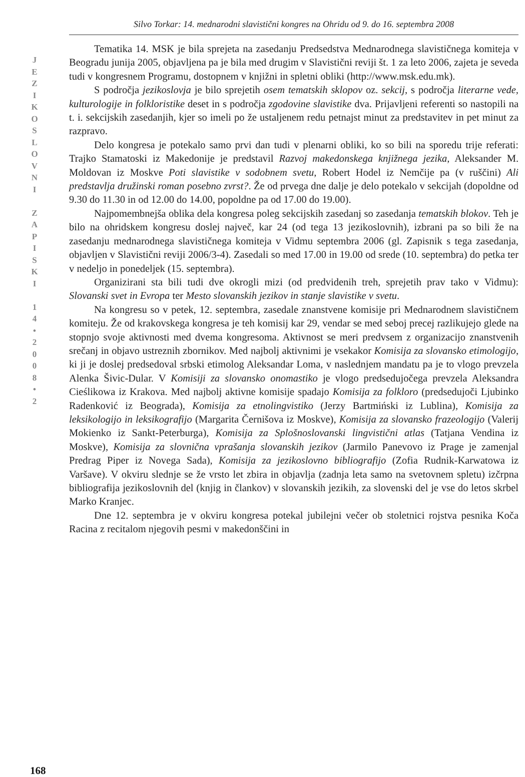J
E
Z
I
K
O
S
L
O
V
N
I
Z
A
P
I
S
K
I
1
4
•
2
0
0
8
•
2
168
Silvo Torkar: 14. mednarodni slavistični kongres na Ohridu od 9. do 16. septembra 2008
Tematika 14. MSK je bila sprejeta na zasedanju Predsedstva Mednarodnega slavističnega komiteja v Beogradu junija 2005, objavljena pa je bila med drugim v Slavistični reviji št. 1 za leto 2006, zajeta je seveda tudi v kongresnem Programu, dostopnem v knjižni in spletni obliki (http://www.msk.edu.mk).
S področja jezikoslovja je bilo sprejetih osem tematskih sklopov oz. sekcij, s področja literarne vede, kulturologije in folkloristike deset in s področja zgodovine slavistike dva. Prijavljeni referenti so nastopili na t. i. sekcijskih zasedanjih, kjer so imeli po že ustaljenem redu petnajst minut za predstavitev in pet minut za razpravo.
Delo kongresa je potekalo samo prvi dan tudi v plenarni obliki, ko so bili na sporedu trije referati: Trajko Stamatoski iz Makedonije je predstavil Razvoj makedonskega knjižnega jezika, Aleksander M. Moldovan iz Moskve Poti slavistike v sodobnem svetu, Robert Hodel iz Nemčije pa (v ruščini) Ali predstavlja družinski roman posebno zvrst?. Že od prvega dne dalje je delo potekalo v sekcijah (dopoldne od 9.30 do 11.30 in od 12.00 do 14.00, popoldne pa od 17.00 do 19.00).
Najpomembnejša oblika dela kongresa poleg sekcijskih zasedanj so zasedanja tematskih blokov. Teh je bilo na ohridskem kongresu doslej največ, kar 24 (od tega 13 jezikoslovnih), izbrani pa so bili že na zasedanju mednarodnega slavističnega komiteja v Vidmu septembra 2006 (gl. Zapisnik s tega zasedanja, objavljen v Slavistični reviji 2006/3-4). Zasedali so med 17.00 in 19.00 od srede (10. septembra) do petka ter v nedeljo in ponedeljek (15. septembra).
Organizirani sta bili tudi dve okrogli mizi (od predvidenih treh, sprejetih prav tako v Vidmu): Slovanski svet in Evropa ter Mesto slovanskih jezikov in stanje slavistike v svetu.
Na kongresu so v petek, 12. septembra, zasedale znanstvene komisije pri Mednarodnem slavističnem komiteju. Že od krakovskega kongresa je teh komisij kar 29, vendar se med seboj precej razlikujejo glede na stopnjo svoje aktivnosti med dvema kongresoma. Aktivnost se meri predvsem z organizacijo znanstvenih srečanj in objavo ustreznih zbornikov. Med najbolj aktivnimi je vsekakor Komisija za slovansko etimologijo, ki ji je doslej predsedoval srbski etimolog Aleksandar Loma, v naslednjem mandatu pa je to vlogo prevzela Alenka Šivic-Dular. V Komisiji za slovansko onomastiko je vlogo predsedujočega prevzela Aleksandra Cieślikowa iz Krakova. Med najbolj aktivne komisije spadajo Komisija za folkloro (predsedujoči Ljubinko Radenković iz Beograda), Komisija za etnolingvistiko (Jerzy Bartmiński iz Lublina), Komisija za leksikologijo in leksikografijo (Margarita Černišova iz Moskve), Komisija za slovansko frazeologijo (Valerij Mokienko iz Sankt-Peterburga), Komisija za Splošnoslovanski lingvistični atlas (Tatjana Vendina iz Moskve), Komisija za slovnična vprašanja slovanskih jezikov (Jarmilo Panevovo iz Prage je zamenjal Predrag Piper iz Novega Sada), Komisija za jezikoslovno bibliografijo (Zofia Rudnik-Karwatowa iz Varšave). V okviru slednje se že vrsto let zbira in objavlja (zadnja leta samo na svetovnem spletu) izčrpna bibliografija jezikoslovnih del (knjig in člankov) v slovanskih jezikih, za slovenski del je vse do letos skrbel Marko Kranjec.
Dne 12. septembra je v okviru kongresa potekal jubilejni večer ob stoletnici rojstva pesnika Koča Racina z recitalom njegovih pesmi v makedonščini in